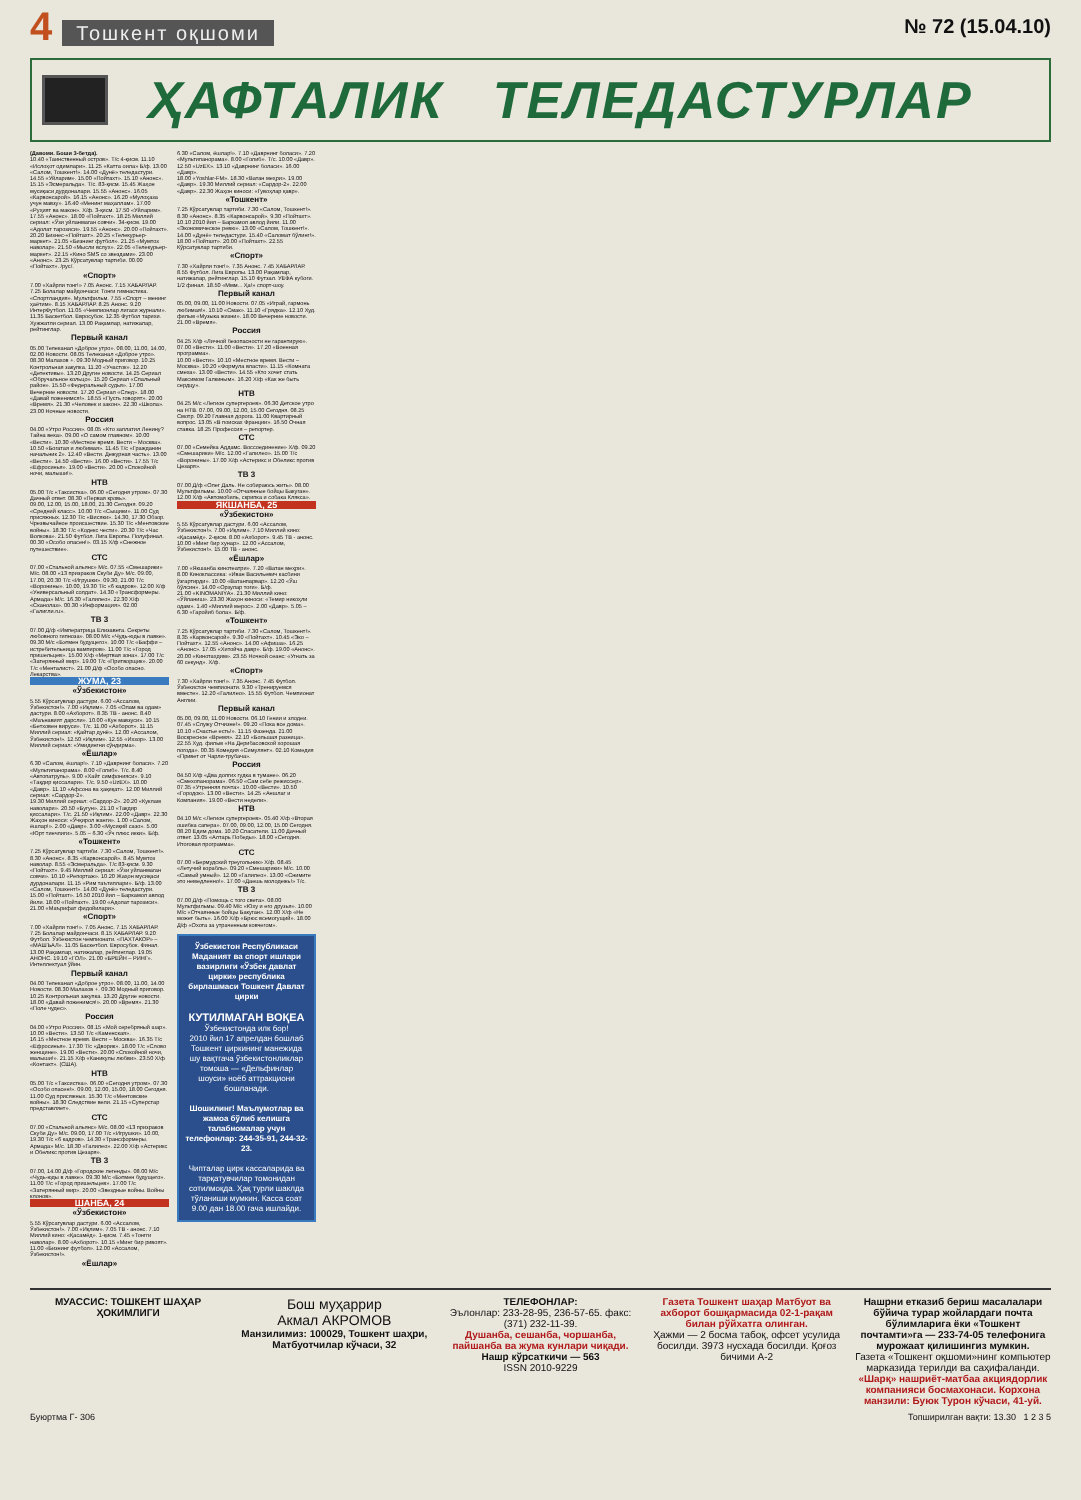4 Тошкент оқшоми № 72 (15.04.10)
ҲАФТАЛИК ТЕЛЕДАСТУРЛАР
(Давоми. Боши 3-бетда).
10.40 «Таинственный остров». Т/с 4-қисм. 11.10 «Ислоҳот одимлари». 11.25 «Катта оила» Б/ф. 13.00 «Салом, Тошкент!». 14.00 «Дунё» теледастури. 14.55 «Уйларим». 15.00 «Пойтахт». 15.10 «Анонс». 15.15 «Эсмеральда». Т/с. 83-қисм. 15.45 Жаҳон мусиқаси дурдоналари. 15.55 «Анонс». 16.05 «Карвонсарой». 16.15 «Анонс». 16.20 «Мулоҳаза учун мавзу». 16.40 «Менинг маҳаллам». 17.00 «Руҳият ва макон». Х/ф. 3-қисм. 17.50 «Уйларим». 17.55 «Анонс». 18.00 «Пойтахт». 18.25 Миллий сериал: «Ўзи уйланмаган совчи». 34-қисм. 19.00 «Адолат тарозиси». 19.55 «Анонс». 20.00 «Пойтахт». 20.20 Бизнес-«Пойтахт». 20.25 «Телекурьер-маркет». 21.05 «Бизнинг футбол». 21.25 «Мумтоз наволар». 21.50 «Мысли вслух». 22.05 «Телекурьер-маркет». 22.15 «Кино SMS со звездами». 23.00 «Анонс». 23.25 Кўрсатувлар тартиби. 00.00 «Пойтахт». /рус/.
«Спорт»
7.00 «Хайрли тонг!» 7.05 Анонс. 7.15 ХАБАРЛАР. 7.25 Болалар майдончаси: Тонги гимнастика. «Спортландия». Мультфильм. 7.55 «Спорт – менинг ҳаётим». 8.15 ХАБАРЛАР. 8.25 Анонс. 9.20 ИнтерФутбол. 11.05 «Чемпионлар лигаси журнали». 11.35 Баскетбол. Евросубок. 12.35 Футбол тарихи. Хужжатли сериал. 13.00 Рақамлар, натижалар, рейтинглар.
Первый канал
05.00 Телеканал «Доброе утро». 08.00, 11.00, 14.00, 02.00 Новости. 08.05 Телеканал «Доброе утро». 08.30 Малахов +. 09.30 Модный приговор. 10.25 Контрольная закупка. 11.20 «Участок». 12.20 «Детективы». 13.20 Другие новости. 14.25 Сериал «Обручальное кольцо». 15.20 Сериал «Спальный район». 15.50 «Федеральный судья». 17.00 Вечерние новости. 17.20 Сериал «След». 18.00 «Давай поженимся!». 18.55 «Пусть говорят». 20.00 «Время». 21.30 «Человек и закон». 22.30 «Школа». 23.00 Ночные новости.
Россия
04.00 «Утро России». 08.05 «Кто заплатил Ленину? Тайна века». 09.00 «О самом главном». 10.00 «Вести». 10.30 «Местное время. Вести – Москва». 10.50 «Богатая и любимая». 11.45 Т/с «Гражданин начальник 2». 12.40 «Вести. Дежурная часть». 13.00 «Вести». 14.50 «Вести». 16.00 «Вести». 17.55 Т/с «Ефросинья». 19.00 «Вести». 20.00 «Спокойной ночи, малыши!».
НТВ
05.00 Т/с «Таксистка». 06.00 «Сегодня утром». 07.30 Дачный ответ. 08.30 «Первая кровь».
09.00, 12.00, 15.00, 18.00, 21.30 Сегодня. 09.20 «Средний класс». 10.00 Т/с «Сыщики». 11.00 Суд присяжных. 12.30 Т/с «Висяки». 14.30, 17.30 Обзор. Чрезвычайное происшествие. 15.30 Т/с «Ментовские войны». 18.30 Т/с «Кодекс чести». 20.30 Т/с «Час Волкова». 21.50 Футбол. Лига Европы. Полуфинал. 00.30 «Особо опасен!». 03.15 Х/ф «Снежное путешествие».
СТС
07.00 «Стальной альянс» М/с. 07.55 «Смешарики» М/с. 08.00 «13 призраков Скуби Ду» М/с. 09.00, 17.00, 20.30 Т/с «Игрушки». 09.30, 21.00 Т/с «Воронины». 10.00, 19.30 Т/с «6 кадров». 12.00 Х/ф «Универсальный солдат». 14.30 «Трансформеры. Армада» М/с. 16.30 «Галилео». 22.30 Х/ф «Сканолаз». 00.30 «Информация». 02.00 «Галигли.ru».
ТВ 3
07.00 Д/ф «Императрица Елизавета. Секреты любовного гипноза». 08.00 М/с «Чудь-юды в лавке». 09.30 М/с «Бэтмен будущего». 10.00 Т/с «Баффи – истребительница вампиров». 11.00 Т/с «Город пришельцев». 15.00 Х/ф «Мертвая зона». 17.00 Т/с «Затерянный мир». 19.00 Т/с «Притворщик». 20.00 Т/с «Менталист». 21.00 Д/ф «Особо опасно. Лекарства».
ЖУМА, 23
«Ўзбекистон»
5.55 Кўрсатувлар дастури. 6.00 «Ассалом, Ўзбекистон!». 7.00 «Иқлим». 7.05 «Олам ва одам» дастури. 8.00 «Ахборот». 8.35 ТВ - анонс. 8.40 «Маънавият дарсли». 10.00 «Кун мавзуси». 10.15 «Бетховен вируси». Т/с. 11.00 «Ахборот». 11.15 Миллий сериал: «Қайтар дунё». 12.00 «Ассалом, Ўзбекистон!». 12.50 «Иқлим». 12.55 «Ихзор». 13.00 Миллий сериал: «Умидингни сўндирма».
«Ёшлар»
6.30 «Салом, ёшлар!». 7.10 «Даврнинг боласи». 7.20 «Мультипанорама». 8.00 «Голиб». Т/с. 8.40 «Автопатруль». 9.00 «Хайт симфонияси». 9.10 «Тақдир қиссалари». Т/с. 9.50 «UzEX». 10.00 «Давр». 11.10 «Афсона ва ҳақиқат». 12.00 Миллий сериал: «Сардор-2».
19.30 Миллий сериал: «Сардор-2». 20.20 «Куклам наволари». 20.50 «Бугун». 21.10 «Тақдир қиссалари». Т/с. 21.50 «Иқлим». 22.00 «Давр». 22.30 Жаҳон киноси: «Ўчқирол жанги». 1.00 «Салом, ёшлар!». 2.00 «Давр». 3.00 «Мусиқий сазо». 5.00 «Юрт тинчлиги». 5.05 – 6.30 «Ўч плюс икки». Б/ф.
«Тошкент»
7.25 Кўрсатувлар тартиби. 7.30 «Салом, Тошкент!». 8.30 «Анонс». 8.35 «Карвонсарой». 8.45 Мумтоз наволар. 8.55 «Эсмеральда». Т/с 83-қисм. 9.30 «Пойтахт». 9.45 Миллий сериал: «Ўзи уйланмаган совчи». 10.10 «Репортаж». 10.20 Жаҳон мусиқаси дурдоналари. 11.15 «Рим таътиллари». Б/ф. 13.00 «Салом, Тошкент!». 14.00 «Дунё» теледастури. 15.00 «Пойтахт». 16.50 2010 йил – Баркамол авлод йили. 18.00 «Пойтахт». 19.00 «Адолат тарозиси». 21.00 «Маърифат фидойилари».
«Спорт»
7.00 «Хайрли тонг!». 7.05 Анонс. 7.15 ХАБАРЛАР. 7.25 Болалар майдончаси. 8.15 ХАБАРЛАР. 9.20 Футбол. Ўзбекистон чемпионати. «ПАХТАКОР» – «МАШЪАЛ». 11.05 Баскетбол. Евросубок. Финал. 13.00 Рақамлар, натижалар, рейтинглар. 19.05 АНОНС. 19.10 «ГОЛ». 21.00 «БРЕЙН – РИНГ». Интеллектуал ўйин.
Первый канал
04.00 Телеканал «Доброе утро». 08.00, 11.00, 14.00 Новости. 08.30 Малахов +. 09.30 Модный приговор. 10.25 Контрольная закупка. 13.20 Другие новости. 18.00 «Давай поженимся!». 20.00 «Время». 21.30 «Поле чудес».
Россия
04.00 «Утро России». 08.15 «Мой серебряный шар». 10.00 «Вести». 13.50 Т/с «Каменская».
16.15 «Местное время. Вести – Москва». 16.35 Т/с «Ефросинья». 17.30 Т/с «Дворик». 18.00 Т/с «Слово женщине». 19.00 «Вести». 20.00 «Спокойной ночи, малыши!». 21.15 Х/ф «Каникулы любви». 23.50 Х/ф «Контакт». (США).
НТВ
05.00 Т/с «Таксистка». 06.00 «Сегодня утром». 07.30 «Особо опасен!». 09.00, 12.00, 15.00, 18.00 Сегодня. 11.00 Суд присяжных. 15.30 Т/с «Ментовские войны». 18.30 Следствие вели. 21.15 «Суперстар представляет».
СТС
07.00 «Стальной альянс» М/с. 08.00 «13 призраков Скуби Ду» М/с. 09.00, 17.00 Т/с «Игрушки». 10.00, 19.30 Т/с «6 кадров». 14.30 «Трансформеры. Армада» М/с. 18.30 «Галилео». 22.00 Х/ф «Астерикс и Обеликс против Цезаря».
ТВ 3
07.00, 14.00 Д/ф «Городские легенды». 08.00 М/с «Чудь-юды в лавке». 09.30 М/с «Бэтмен будущего». 11.00 Т/с «Город пришельцев». 17.00 Т/с «Затерянный мир». 20.00 «Звездные войны. Войны клонов».
ШАНБА, 24
«Ўзбекистон»
5.55 Кўрсатувлар дастури. 6.00 «Ассалом, Ўзбекистон!». 7.00 «Иқлим». 7.05 ТВ - анонс. 7.10 Миллий кино: «Қасамёд». 1-қисм. 7.45 «Тонгги наволар». 8.00 «Ахборот». 10.15 «Минг бир ривоят». 11.00 «Бизнинг футбол». 12.00 «Ассалом, Ўзбекистон!».
«Ёшлар»
6.30 «Салом, ёшлар!». 7.10 «Даврнинг боласи». 7.20 «Мультипанорама». 8.00 «Голиб». Т/с. 10.00 «Давр». 12.50 «UzEX». 13.10 «Даврнинг боласи». 16.00 «Давр».
18.00 «Yoshlar-FM». 18.30 «Ватан меҳри». 19.00 «Давр». 19.30 Миллий сериал: «Сардор-2». 22.00 «Давр». 22.30 Жаҳон киноси: «Гувоҳлар қавр».
«Тошкент»
7.25 Кўрсатувлар тартиби. 7.30 «Салом, Тошкент!». 8.30 «Анонс». 8.35 «Карвонсарой». 9.30 «Пойтахт». 10.10 2010 йил – Баркамол авлод йили. 11.00 «Экономическое ревю». 13.00 «Салом, Тошкент!». 14.00 «Дунё» теледастури. 15.40 «Саломат бўлинг!». 18.00 «Пойтахт». 20.00 «Пойтахт». 22.55 Кўрсатувлар тартиби.
«Спорт»
7.30 «Хайрли тонг!». 7.35 Анонс. 7.45 ХАБАРЛАР. 8.55 Футбол. Лига Европы. 13.00 Рақамлар, натижалар, рейтинглар. 15.10 Футзал. УЕФА кубоги. 1/2 финал. 18.50 «Ммм... Ҳа!» спорт-шоу.
Первый канал
05.00, 09.00, 11.00 Новости. 07.05 «Играй, гармонь любимая!». 10.10 «Смак». 11.10 «Грядка». 12.10 Худ. фильм «Музыка жизни». 18.00 Вечерние новости. 21.00 «Время».
Россия
04.25 Х/ф «Личной безопасности не гарантирую». 07.00 «Вести». 11.00 «Вести». 17.20 «Военная программа».
10.00 «Вести». 10.10 «Местное время. Вести – Москва». 10.20 «Формула власти». 11.15 «Комната смеха». 13.00 «Вести». 14.55 «Кто хочет стать Максимом Галкиным». 16.20 Х/ф «Как же быть сердцу».
НТВ
04.25 М/с «Легион супергероев». 06.30 Детское утро на НТВ. 07.00, 09.00, 12.00, 15.00 Сегодня. 08.25 Смотр. 09.20 Главная дорога. 11.00 Квартирный вопрос. 13.05 «В поисках Франции». 16.50 Очная ставка. 18.25 Профессия – репортер.
СТС
07.00 «Семейка Аддамс. Воссоединение» Х/ф. 09.20 «Смешарики» М/с. 12.00 «Галилео». 15.00 Т/с «Воронины». 17.00 Х/ф «Астерикс и Обеликс против Цезаря».
ТВ 3
07.00 Д/ф «Олег Даль. Не собираюсь жить». 08.00 Мультфильмы. 10.00 «Отчаянные бойцы Бакуган». 12.00 Х/ф «Автомобиль, скрипка и собака Клякса».
ЯКШАНБА, 25
«Ўзбекистон»
5.55 Кўрсатувлар дастури. 6.00 «Ассалом, Ўзбекистон!». 7.00 «Иқлим». 7.10 Миллий кино: «Қасамёд». 2-қисм. 8.00 «Ахборот». 9.45 ТВ - анонс. 10.00 «Минг бир хунар». 12.00 «Ассалом, Ўзбекистон!». 15.00 ТВ - анонс.
«Ёшлар»
7.00 «Якшанба кинотеатри». 7.20 «Ватан меҳри». 8.00 Киноклассика: «Иван Васильевич касбини ўзгартирди». 10.00 «Ватанпарвар». 12.20 «Ўш бўлсин». 14.00 «Орзулар тоғи». Б/ф.
21.00 «KINOMANIYA». 21.30 Миллий кино: «Ўйланиш». 23.30 Жаҳон киноси: «Темир никоҳли одам». 1.40 «Миллий мерос». 2.00 «Давр». 5.05 – 6.30 «Гаройиб бола». Б/ф.
«Тошкент»
7.25 Кўрсатувлар тартиби. 7.30 «Салом, Тошкент!». 8.35 «Карвонсарой». 9.30 «Пойтахт». 10.45 «Эко – Пойтахт». 12.55 «Анонс». 14.00 «Афиша». 16.25 «Анонс». 17.05 «Хитойча давр». Б/ф. 19.00 «Анонс». 20.00 «Кинотахдим». 23.55 Ночной сеанс: «Угнать за 60 секунд». Х/ф.
«Спорт»
7.30 «Хайрли тонг!». 7.35 Анонс. 7.45 Футбол. Ўзбекистон чемпионати. 9.30 «Тренируемся вместе». 12.20 «Галилео». 15.55 Футбол. Чемпионат Англии.
Первый канал
05.00, 09.00, 11.00 Новости. 06.10 Гении и злодеи. 07.45 «Служу Отчизне!». 09.20 «Пока все дома». 10.10 «Счастье есть!». 11.15 Фазенда. 21.00 Воскресное «Время». 22.10 «Большая разница».
22.55 Худ. фильм «На Дерибасовской хорошая погода». 00.35 Комедия «Симулянт». 02.10 Комедия «Привет от Чарли-трубача».
Россия
04.50 Х/ф «Два долгих гудка в тумане». 06.20 «Смехопанорама». 06.50 «Сам себе режиссер». 07.35 «Утренняя почта». 10.00 «Вести». 10.50 «Городок». 13.00 «Вести». 14.25 «Аншлаг и Компания». 19.00 «Вести недели».
НТВ
04.10 М/с «Легион супергероев». 05.40 Х/ф «Вторая ошибка сапера». 07.00, 09.00, 12.00, 15.00 Сегодня. 08.20 Едим дома. 10.20 Спасатели. 11.00 Дачный ответ. 13.05 «Алтарь Победы». 18.00 «Сегодня. Итоговая программа».
СТС
07.00 «Бермудский треугольник» Х/ф. 08.45 «Летучий корабль». 09.20 «Смешарики» М/с. 10.00 «Самый умный». 12.00 «Галилео». 13.00 «Снимите это немедленно!». 17.00 «Даешь молодежь!» Т/с.
ТВ 3
07.00 Д/ф «Помощь с того света». 08.00 Мультфильмы. 09.40 М/с «Юху и его друзья». 10.00 М/с «Отчаянные бойцы Бакуган». 12.00 Х/ф «Не может быть». 16.00 Х/ф «Брюс всемогущий». 18.00 Д/ф «Охота за утраченным ковчегом».
Ўзбекистон Республикаси Маданият ва спорт ишлари вазирлиги «Ўзбек давлат цирки» республика бирлашмаси Тошкент Давлат цирки
КУТИЛМАГАН ВОҚЕА
Ўзбекистонда илк бор!
2010 йил 17 апрелдан бошлаб Тошкент циркининг манежида шу вақтгача ўзбекистонликлар томоша — «Дельфинлар шоуси» ноёб аттракциони бошланади.
Шошилинг! Маълумотлар ва жамоа бўлиб келишга талабномалар учун телефонлар: 244-35-91, 244-32-23.
Чипталар цирк кассаларида ва тарқатувчилар томонидан сотилмоқда. Ҳақ турли шаклда тўланиши мумкин. Касса соат 9.00 дан 18.00 гача ишлайди.
МУАССИС: ТОШКЕНТ ШАҲАР ҲОКИМЛИГИ
Бош муҳаррир
Акмал АКРОМОВ
Манзилимиз: 100029, Тошкент шаҳри, Матбуотчилар кўчаси, 32
ТЕЛЕФОНЛАР:
Эълонлар: 233-28-95, 236-57-65. факс: (371) 232-11-39.
Душанба, сешанба, чоршанба, пайшанба ва жума кунлари чиқади.
Нашр кўрсаткичи — 563
ISSN 2010-9229
Газета Тошкент шаҳар Матбуот ва ахборот бошқармасида 02-1-рақам билан рўйхатга олинган.
Ҳажми — 2 босма табоқ, офсет усулида босилди. 3973 нусхада босилди. Қоғоз бичими А-2
Нашрни етказиб бериш масалалари бўйича турар жойлардаги почта бўлимларига ёки «Тошкент почтамти»га — 233-74-05 телефонига мурожаат қилишингиз мумкин.
Газета «Тошкент оқшоми»нинг компьютер марказида терилди ва саҳифаланди.
«Шарқ» нашриёт-матбаа акциядорлик компанияси босмахонаси. Корхона манзили: Буюк Турон кўчаси, 41-уй.
Буюртма Г- 306 Топширилган вақти: 13.30 1 2 3 5